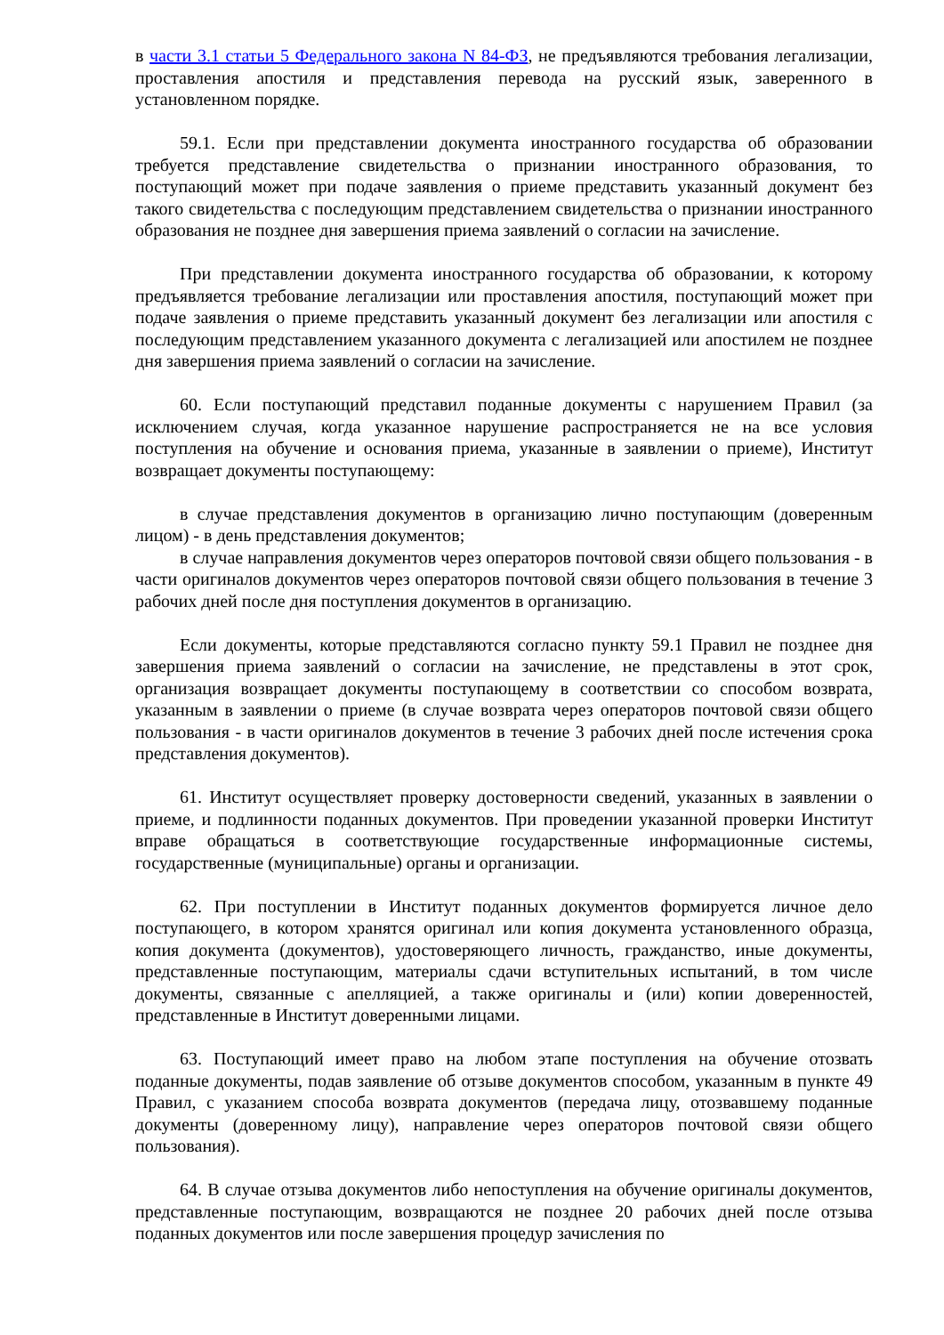в части 3.1 статьи 5 Федерального закона N 84-ФЗ, не предъявляются требования легализации, проставления апостиля и представления перевода на русский язык, заверенного в установленном порядке.
59.1. Если при представлении документа иностранного государства об образовании требуется представление свидетельства о признании иностранного образования, то поступающий может при подаче заявления о приеме представить указанный документ без такого свидетельства с последующим представлением свидетельства о признании иностранного образования не позднее дня завершения приема заявлений о согласии на зачисление.
При представлении документа иностранного государства об образовании, к которому предъявляется требование легализации или проставления апостиля, поступающий может при подаче заявления о приеме представить указанный документ без легализации или апостиля с последующим представлением указанного документа с легализацией или апостилем не позднее дня завершения приема заявлений о согласии на зачисление.
60. Если поступающий представил поданные документы с нарушением Правил (за исключением случая, когда указанное нарушение распространяется не на все условия поступления на обучение и основания приема, указанные в заявлении о приеме), Институт возвращает документы поступающему:
в случае представления документов в организацию лично поступающим (доверенным лицом) - в день представления документов;
в случае направления документов через операторов почтовой связи общего пользования - в части оригиналов документов через операторов почтовой связи общего пользования в течение 3 рабочих дней после дня поступления документов в организацию.
Если документы, которые представляются согласно пункту 59.1 Правил не позднее дня завершения приема заявлений о согласии на зачисление, не представлены в этот срок, организация возвращает документы поступающему в соответствии со способом возврата, указанным в заявлении о приеме (в случае возврата через операторов почтовой связи общего пользования - в части оригиналов документов в течение 3 рабочих дней после истечения срока представления документов).
61. Институт осуществляет проверку достоверности сведений, указанных в заявлении о приеме, и подлинности поданных документов. При проведении указанной проверки Институт вправе обращаться в соответствующие государственные информационные системы, государственные (муниципальные) органы и организации.
62. При поступлении в Институт поданных документов формируется личное дело поступающего, в котором хранятся оригинал или копия документа установленного образца, копия документа (документов), удостоверяющего личность, гражданство, иные документы, представленные поступающим, материалы сдачи вступительных испытаний, в том числе документы, связанные с апелляцией, а также оригиналы и (или) копии доверенностей, представленные в Институт доверенными лицами.
63. Поступающий имеет право на любом этапе поступления на обучение отозвать поданные документы, подав заявление об отзыве документов способом, указанным в пункте 49 Правил, с указанием способа возврата документов (передача лицу, отозвавшему поданные документы (доверенному лицу), направление через операторов почтовой связи общего пользования).
64. В случае отзыва документов либо непоступления на обучение оригиналы документов, представленные поступающим, возвращаются не позднее 20 рабочих дней после отзыва поданных документов или после завершения процедур зачисления по